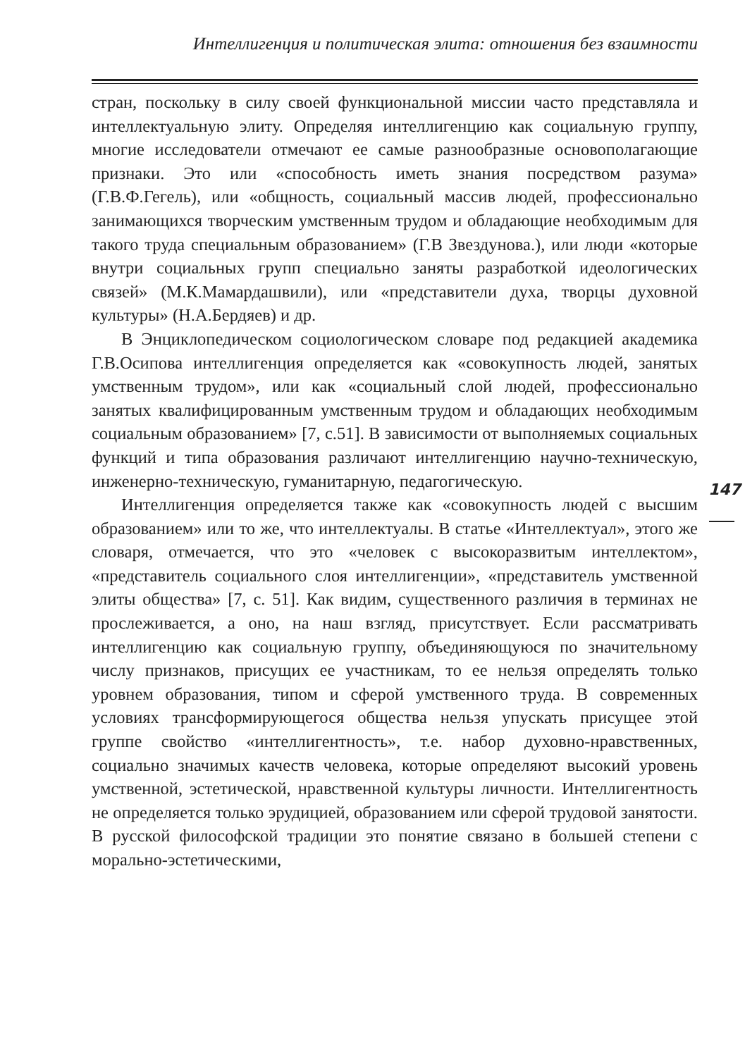Интеллигенция и политическая элита: отношения без взаимности
стран, поскольку в силу своей функциональной миссии часто представляла и интеллектуальную элиту. Определяя интеллигенцию как социальную группу, многие исследователи отмечают ее самые разнообразные основополагающие признаки. Это или «способность иметь знания посредством разума» (Г.В.Ф.Гегель), или «общность, социальный массив людей, профессионально занимающихся творческим умственным трудом и обладающие необходимым для такого труда специальным образованием» (Г.В Звездунова.), или люди «которые внутри социальных групп специально заняты разработкой идеологических связей» (М.К.Мамардашвили), или «представители духа, творцы духовной культуры» (Н.А.Бердяев) и др.
В Энциклопедическом социологическом словаре под редакцией академика Г.В.Осипова интеллигенция определяется как «совокупность людей, занятых умственным трудом», или как «социальный слой людей, профессионально занятых квалифицированным умственным трудом и обладающих необходимым социальным образованием» [7, с.51]. В зависимости от выполняемых социальных функций и типа образования различают интеллигенцию научно-техническую, инженерно-техническую, гуманитарную, педагогическую.
Интеллигенция определяется также как «совокупность людей с высшим образованием» или то же, что интеллектуалы. В статье «Интеллектуал», этого же словаря, отмечается, что это «человек с высокоразвитым интеллектом», «представитель социального слоя интеллигенции», «представитель умственной элиты общества» [7, с. 51]. Как видим, существенного различия в терминах не прослеживается, а оно, на наш взгляд, присутствует. Если рассматривать интеллигенцию как социальную группу, объединяющуюся по значительному числу признаков, присущих ее участникам, то ее нельзя определять только уровнем образования, типом и сферой умственного труда. В современных условиях трансформирующегося общества нельзя упускать присущее этой группе свойство «интеллигентность», т.е. набор духовно-нравственных, социально значимых качеств человека, которые определяют высокий уровень умственной, эстетической, нравственной культуры личности. Интеллигентность не определяется только эрудицией, образованием или сферой трудовой занятости. В русской философской традиции это понятие связано в большей степени с морально-эстетическими,
147